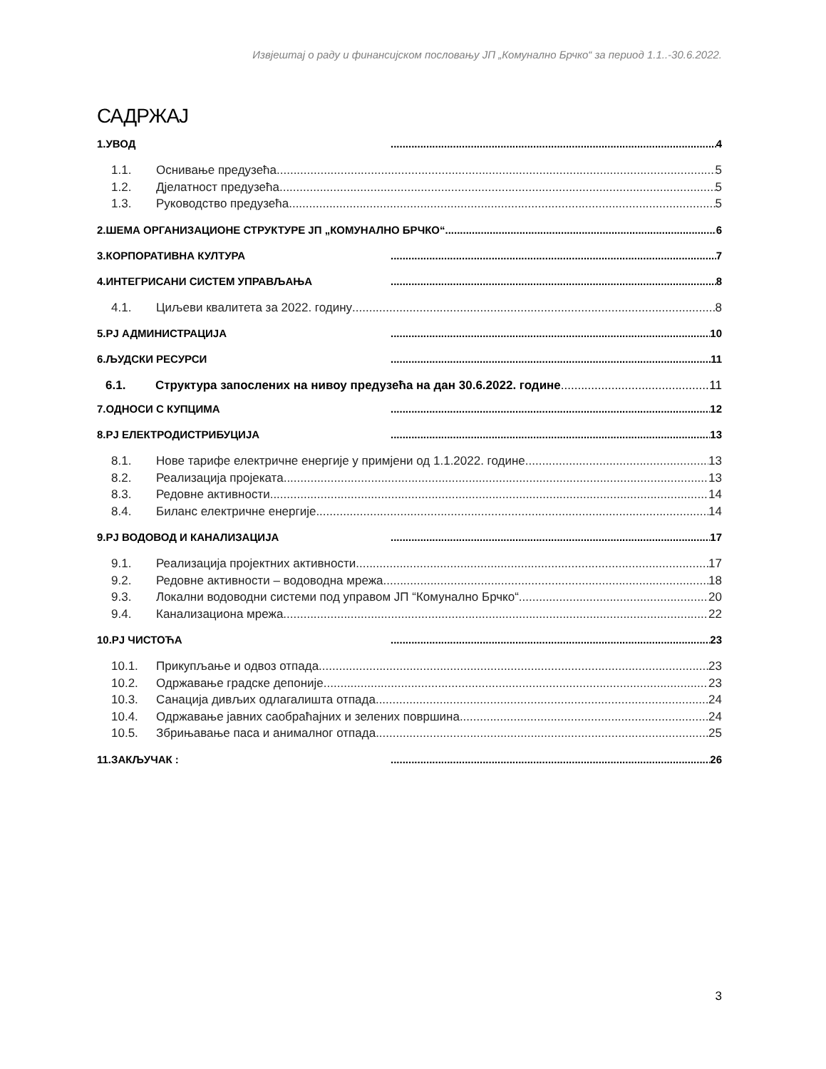Извјештај о раду и финансијском пословању ЈП „Комунално Брчко“ за период 1.1..-30.6.2022.
САДРЖАЈ
1.УВОД 4
1.1. Оснивање предузећа 5
1.2. Дјелатност предузећа 5
1.3. Руководство предузећа 5
2.ШЕМА ОРГАНИЗАЦИОНЕ СТРУКТУРЕ ЈП „КОМУНАЛНО БРЧКО“ 6
3.КОРПОРАТИВНА КУЛТУРА 7
4.ИНТЕГРИСАНИ СИСТЕМ УПРАВЉАЊА 8
4.1. Циљеви квалитета за 2022. годину 8
5.РЈ АДМИНИСТРАЦИЈА 10
6.ЉУДСКИ РЕСУРСИ 11
6.1. Структура запослених на нивоу предузећа на дан 30.6.2022. године 11
7.ОДНОСИ С КУПЦИМА 12
8.РЈ ЕЛЕКТРОДИСТРИБУЦИЈА 13
8.1. Нове тарифе електричне енергије у примјени од 1.1.2022. године 13
8.2. Реализација пројеката 13
8.3. Редовне активности 14
8.4. Биланс електричне енергије 14
9.РЈ ВОДОВОД И КАНАЛИЗАЦИЈА 17
9.1. Реализација пројектних активности 17
9.2. Редовне активности – водоводна мрежа 18
9.3. Локални водоводни системи под управом ЈП “Комунално Брчко“ 20
9.4. Канализациона мрежа 22
10.РЈ ЧИСТОЋА 23
10.1. Прикупљање и одвоз отпада 23
10.2. Одржавање градске депоније 23
10.3. Санација дивљих одлагалишта отпада 24
10.4. Одржавање јавних саобраћајних и зелених површина 24
10.5. Збрињавање паса и анималног отпада 25
11.ЗАКЉУЧАК : 26
3